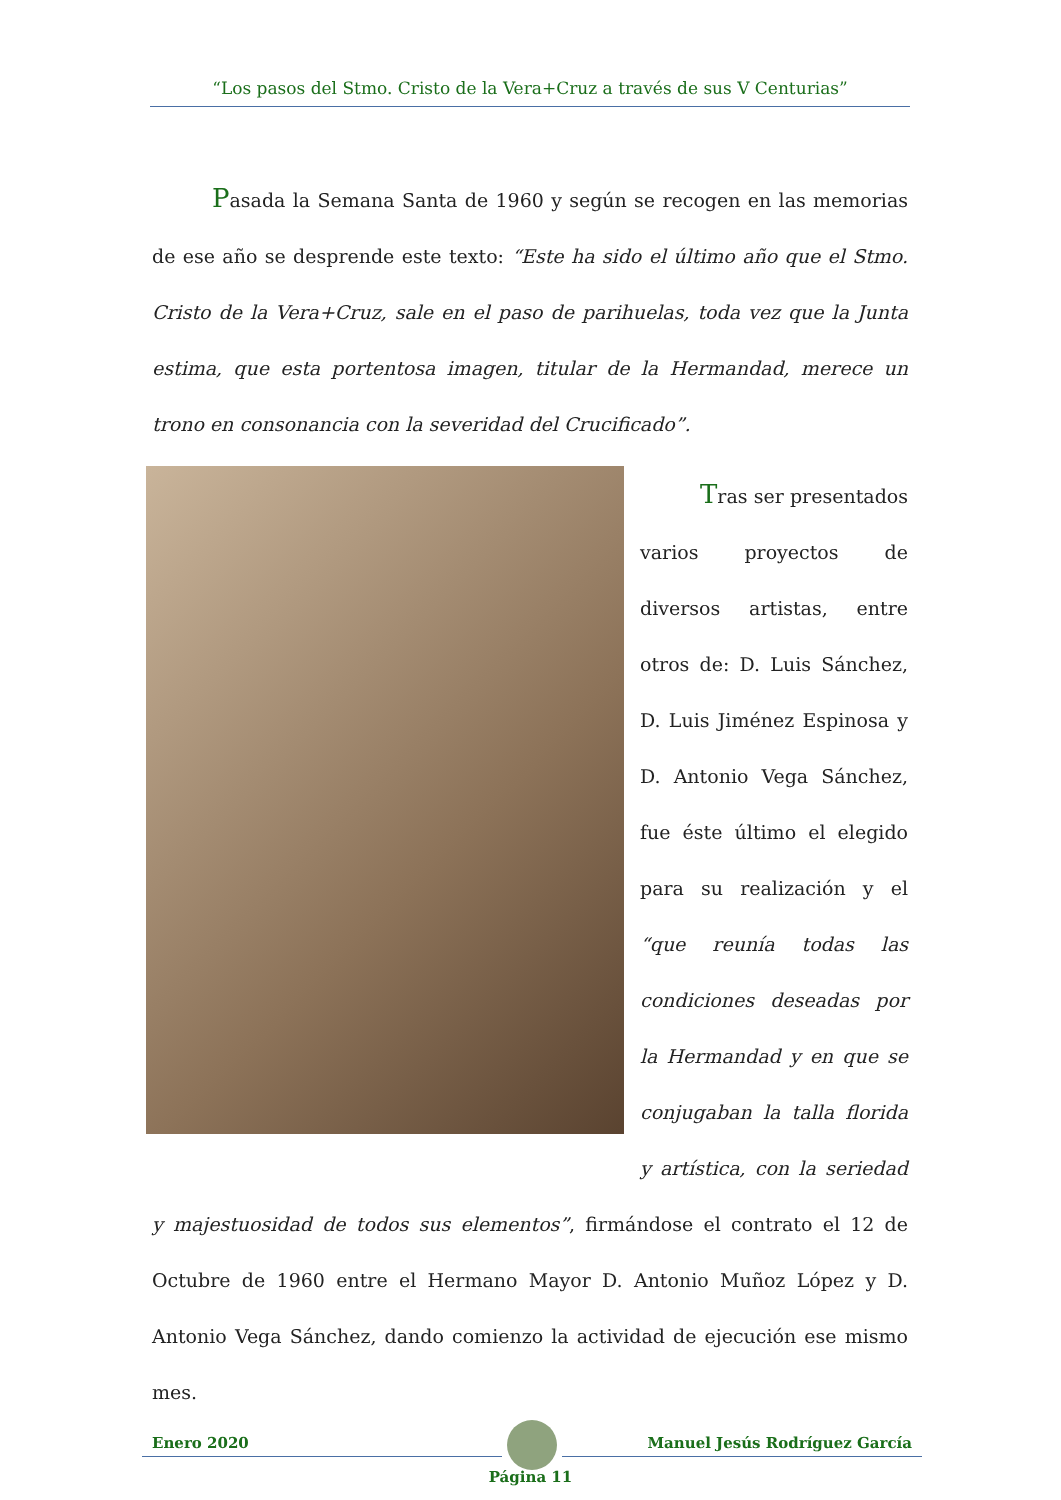“Los pasos del Stmo. Cristo de la Vera+Cruz a través de sus V Centurias”
Pasada la Semana Santa de 1960 y según se recogen en las memorias de ese año se desprende este texto: “Este ha sido el último año que el Stmo. Cristo de la Vera+Cruz, sale en el paso de parihuelas, toda vez que la Junta estima, que esta portentosa imagen, titular de la Hermandad, merece un trono en consonancia con la severidad del Crucificado”.
Tras ser presentados varios proyectos de diversos artistas, entre otros de: D. Luis Sánchez, D. Luis Jiménez Espinosa y D. Antonio Vega Sánchez, fue éste último el elegido para su realización y el “que reunía todas las condiciones deseadas por la Hermandad y en que se conjugaban la talla florida y artística, con la seriedad y majestuosidad de todos sus elementos”, firmándose el contrato el 12 de Octubre de 1960 entre el Hermano Mayor D. Antonio Muñoz López y D. Antonio Vega Sánchez, dando comienzo la actividad de ejecución ese mismo mes.
Enero 2020 Manuel Jesús Rodríguez García
Página 11